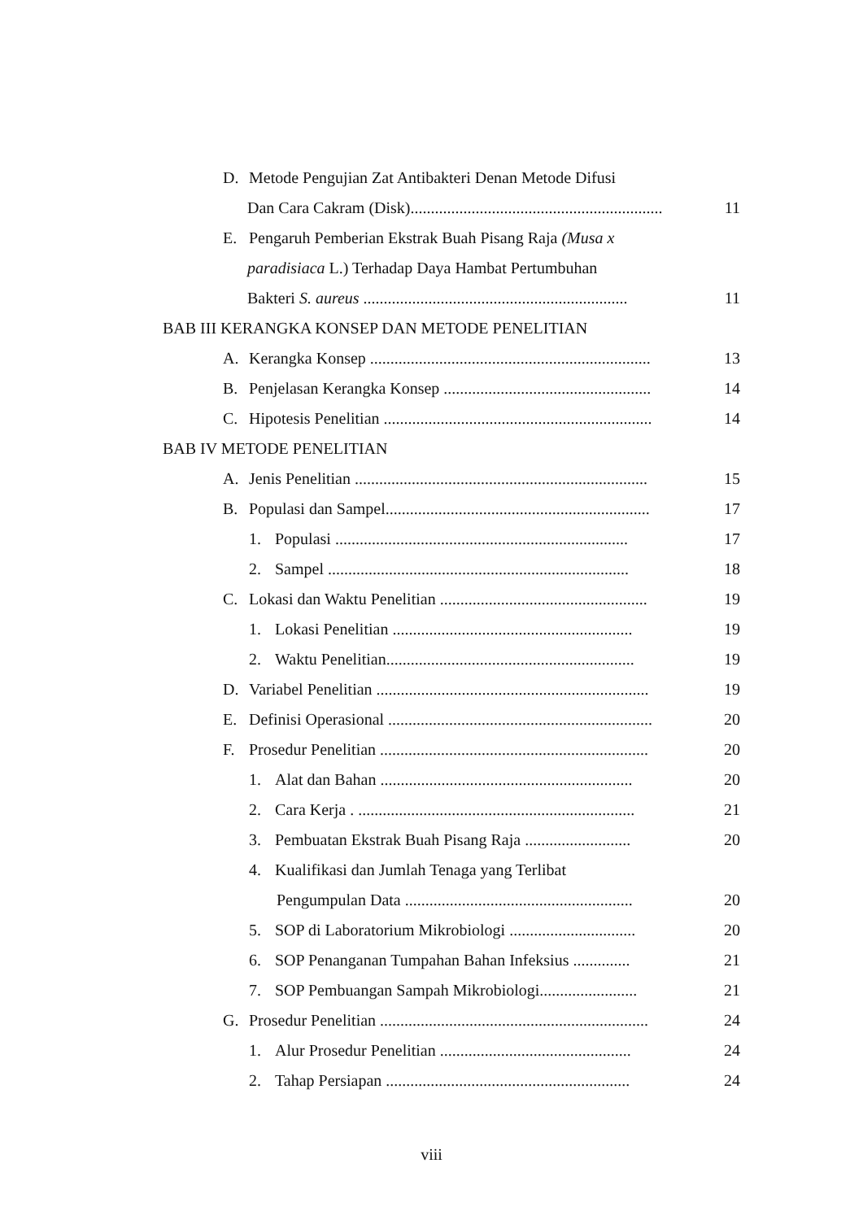D. Metode Pengujian Zat Antibakteri Denan Metode Difusi
Dan Cara Cakram (Disk).............................................................. 11
E. Pengaruh Pemberian Ekstrak Buah Pisang Raja (Musa x
paradisiaca L.) Terhadap Daya Hambat Pertumbuhan
Bakteri S. aureus ................................................................. 11
BAB III KERANGKA KONSEP DAN METODE PENELITIAN
A. Kerangka Konsep ..................................................................... 13
B. Penjelasan Kerangka Konsep ................................................... 14
C. Hipotesis Penelitian .................................................................. 14
BAB IV METODE PENELITIAN
A. Jenis Penelitian ........................................................................ 15
B. Populasi dan Sampel................................................................. 17
1. Populasi ........................................................................ 17
2. Sampel .......................................................................... 18
C. Lokasi dan Waktu Penelitian ................................................... 19
1. Lokasi Penelitian ........................................................... 19
2. Waktu Penelitian............................................................. 19
D. Variabel Penelitian ................................................................... 19
E. Definisi Operasional ................................................................. 20
F. Prosedur Penelitian .................................................................. 20
1. Alat dan Bahan .............................................................. 20
2. Cara Kerja . .................................................................... 21
3. Pembuatan Ekstrak Buah Pisang Raja .......................... 20
4. Kualifikasi dan Jumlah Tenaga yang Terlibat
Pengumpulan Data ........................................................ 20
5. SOP di Laboratorium Mikrobiologi ............................... 20
6. SOP Penanganan Tumpahan Bahan Infeksius .............. 21
7. SOP Pembuangan Sampah Mikrobiologi........................ 21
G. Prosedur Penelitian .................................................................. 24
1. Alur Prosedur Penelitian ............................................... 24
2. Tahap Persiapan ............................................................ 24
viii